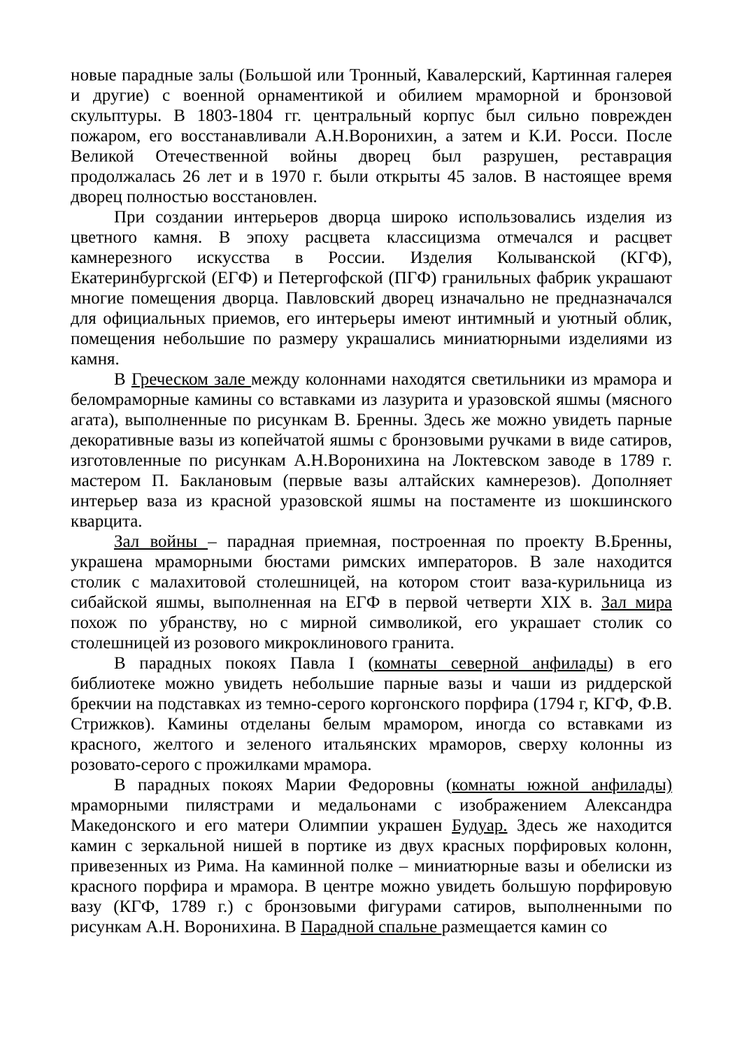новые парадные залы (Большой или Тронный, Кавалерский, Картинная галерея и другие) с военной орнаментикой и обилием мраморной и бронзовой скульптуры. В 1803-1804 гг. центральный корпус был сильно поврежден пожаром, его восстанавливали А.Н.Воронихин, а затем и К.И. Росси. После Великой Отечественной войны дворец был разрушен, реставрация продолжалась 26 лет и в 1970 г. были открыты 45 залов. В настоящее время дворец полностью восстановлен.
При создании интерьеров дворца широко использовались изделия из цветного камня. В эпоху расцвета классицизма отмечался и расцвет камнерезного искусства в России. Изделия Колыванской (КГФ), Екатеринбургской (ЕГФ) и Петергофской (ПГФ) гранильных фабрик украшают многие помещения дворца. Павловский дворец изначально не предназначался для официальных приемов, его интерьеры имеют интимный и уютный облик, помещения небольшие по размеру украшались миниатюрными изделиями из камня.
В Греческом зале между колоннами находятся светильники из мрамора и беломраморные камины со вставками из лазурита и уразовской яшмы (мясного агата), выполненные по рисункам В. Бренны. Здесь же можно увидеть парные декоративные вазы из копейчатой яшмы с бронзовыми ручками в виде сатиров, изготовленные по рисункам А.Н.Воронихина на Локтевском заводе в 1789 г. мастером П. Баклановым (первые вазы алтайских камнерезов). Дополняет интерьер ваза из красной уразовской яшмы на постаменте из шокшинского кварцита.
Зал войны – парадная приемная, построенная по проекту В.Бренны, украшена мраморными бюстами римских императоров. В зале находится столик с малахитовой столешницей, на котором стоит ваза-курильница из сибайской яшмы, выполненная на ЕГФ в первой четверти XIX в. Зал мира похож по убранству, но с мирной символикой, его украшает столик со столешницей из розового микроклинового гранита.
В парадных покоях Павла I (комнаты северной анфилады) в его библиотеке можно увидеть небольшие парные вазы и чаши из риддерской брекчии на подставках из темно-серого коргонского порфира (1794 г, КГФ, Ф.В. Стрижков). Камины отделаны белым мрамором, иногда со вставками из красного, желтого и зеленого итальянских мраморов, сверху колонны из розовато-серого с прожилками мрамора.
В парадных покоях Марии Федоровны (комнаты южной анфилады) мраморными пилястрами и медальонами с изображением Александра Македонского и его матери Олимпии украшен Будуар. Здесь же находится камин с зеркальной нишей в портике из двух красных порфировых колонн, привезенных из Рима. На каминной полке – миниатюрные вазы и обелиски из красного порфира и мрамора. В центре можно увидеть большую порфировую вазу (КГФ, 1789 г.) с бронзовыми фигурами сатиров, выполненными по рисункам А.Н. Воронихина. В Парадной спальне размещается камин со